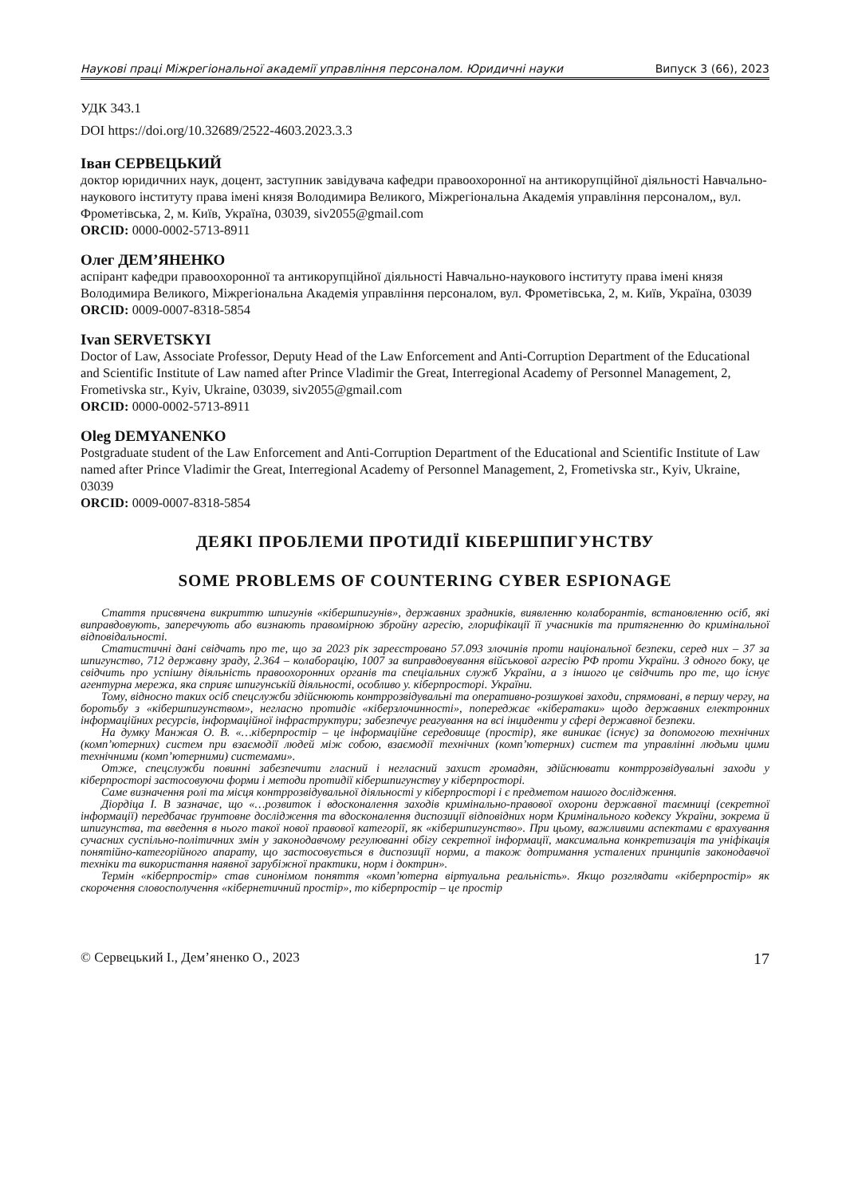Наукові праці Міжрегіональної академії управління персоналом. Юридичні науки Випуск 3 (66), 2023
УДК 343.1
DOI https://doi.org/10.32689/2522-4603.2023.3.3
Іван СЕРВЕЦЬКИЙ
доктор юридичних наук, доцент, заступник завідувача кафедри правоохоронної на антикорупційної діяльності Навчально-наукового інституту права імені князя Володимира Великого, Міжрегіональна Академія управління персоналом,, вул. Фрометівська, 2, м. Київ, Україна, 03039, siv2055@gmail.com
ORCID: 0000-0002-5713-8911
Олег ДЕМ’ЯНЕНКО
аспірант кафедри правоохоронної та антикорупційної діяльності Навчально-наукового інституту права імені князя Володимира Великого, Міжрегіональна Академія управління персоналом, вул. Фрометівська, 2, м. Київ, Україна, 03039
ORCID: 0009-0007-8318-5854
Ivan SERVETSKYI
Doctor of Law, Associate Professor, Deputy Head of the Law Enforcement and Anti-Corruption Department of the Educational and Scientific Institute of Law named after Prince Vladimir the Great, Interregional Academy of Personnel Management, 2, Frometivska str., Kyiv, Ukraine, 03039, siv2055@gmail.com
ORCID: 0000-0002-5713-8911
Oleg DEMYANENKO
Postgraduate student of the Law Enforcement and Anti-Corruption Department of the Educational and Scientific Institute of Law named after Prince Vladimir the Great, Interregional Academy of Personnel Management, 2, Frometivska str., Kyiv, Ukraine, 03039
ORCID: 0009-0007-8318-5854
ДЕЯКІ ПРОБЛЕМИ ПРОТИДІЇ КІБЕРШПИГУНСТВУ
SOME PROBLEMS OF COUNTERING CYBER ESPIONAGE
Стаття присвячена викриттю шпигунів «кібершпигунів», державних зрадників, виявленню колаборантів, встановленню осіб, які виправдовують, заперечують або визнають правомірною збройну агресію, глорифікації її учасників та притягненню до кримінальної відповідальності.
Статистичні дані свідчать про те, що за 2023 рік зареєстровано 57.093 злочинів проти національної безпеки, серед них – 37 за шпигунство, 712 державну зраду, 2.364 – колаборацію, 1007 за виправдовування військової агресію РФ проти України. З одного боку, це свідчить про успішну діяльність правоохоронних органів та спеціальних служб України, а з іншого це свідчить про те, що існує агентурна мережа, яка сприяє шпигунській діяльності, особливо у. кіберпросторі. України.
Тому, відносно таких осіб спецслужби здійснюють контррозвідувальні та оперативно-розшукові заходи, спрямовані, в першу чергу, на боротьбу з «кібершпигунством», негласно протидіє «кіберзлочинності», попереджає «кібератаки» щодо державних електронних інформаційних ресурсів, інформаційної інфраструктури; забезпечує реагування на всі інциденти у сфері державної безпеки.
На думку Манжая О. В. «…кіберпростір – це інформаційне середовище (простір), яке виникає (існує) за допомогою технічних (комп’ютерних) систем при взаємодії людей між собою, взаємодії технічних (комп’ютерних) систем та управлінні людьми цими технічними (комп’ютерними) системами».
Отже, спецслужби повинні забезпечити гласний і негласний захист громадян, здійснювати контррозвідувальні заходи у кіберпросторі застосовуючи форми і методи протидії кібершпигунству у кіберпросторі.
Саме визначення ролі та місця контррозвідувальної діяльності у кіберпросторі і є предметом нашого дослідження.
Діордіца І. В зазначає, що «…розвиток і вдосконалення заходів кримінально-правової охорони державної таємниці (секретної інформації) передбачає ґрунтовне дослідження та вдосконалення диспозиції відповідних норм Кримінального кодексу України, зокрема й шпигунства, та введення в нього такої нової правової категорії, як «кібершпигунство». При цьому, важливими аспектами є врахування сучасних суспільно-політичних змін у законодавчому регулюванні обігу секретної інформації, максимальна конкретизація та уніфікація понятійно-категорійного апарату, що застосовується в диспозиції норми, а також дотримання усталених принципів законодавчої техніки та використання наявної зарубіжної практики, норм і доктрин».
Термін «кіберпростір» став синонімом поняття «комп’ютерна віртуальна реальність». Якщо розглядати «кіберпростір» як скорочення словосполучення «кібернетичний простір», то кіберпростір – це простір
© Сервецький І., Дем’яненко О., 2023 17